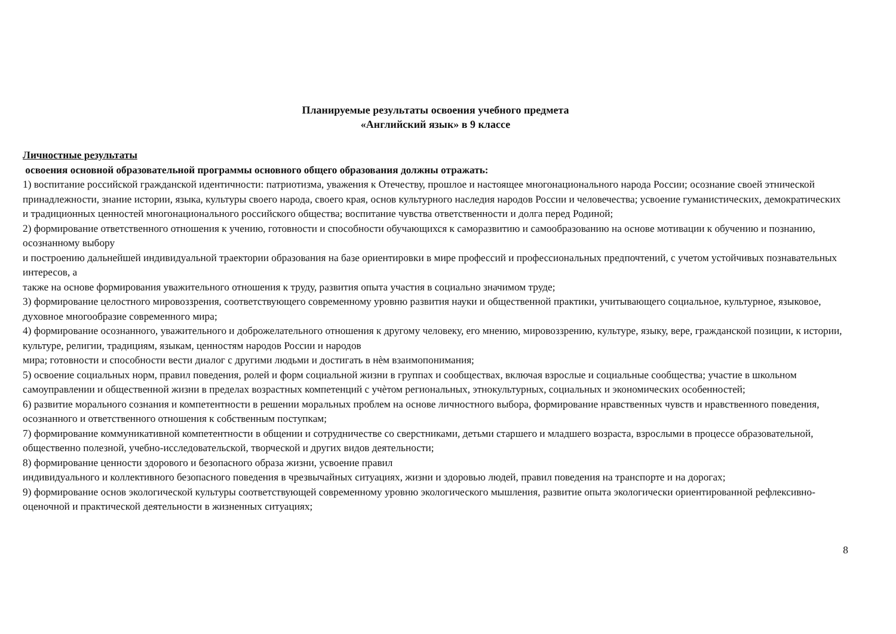Планируемые результаты освоения учебного предмета
«Английский язык» в 9 классе
Личностные результаты
освоения основной образовательной программы основного общего образования должны отражать:
1) воспитание российской гражданской идентичности: патриотизма, уважения к Отечеству, прошлое и настоящее многонационального народа России; осознание своей этнической принадлежности, знание истории, языка, культуры своего народа, своего края, основ культурного наследия народов России и человечества; усвоение гуманистических, демократических и традиционных ценностей многонационального российского общества; воспитание чувства ответственности и долга перед Родиной;
2) формирование ответственного отношения к учению, готовности и способности обучающихся к саморазвитию и самообразованию на основе мотивации к обучению и познанию, осознанному выбору
и построению дальнейшей индивидуальной траектории образования на базе ориентировки в мире профессий и профессиональных предпочтений, с учетом устойчивых познавательных интересов, а
также на основе формирования уважительного отношения к труду, развития опыта участия в социально значимом труде;
3) формирование целостного мировоззрения, соответствующего современному уровню развития науки и общественной практики, учитывающего социальное, культурное, языковое, духовное многообразие современного мира;
4) формирование осознанного, уважительного и доброжелательного отношения к другому человеку, его мнению, мировоззрению, культуре, языку, вере, гражданской позиции, к истории, культуре, религии, традициям, языкам, ценностям народов России и народов
мира; готовности и способности вести диалог с другими людьми и достигать в нѐм взаимопонимания;
5) освоение социальных норм, правил поведения, ролей и форм социальной жизни в группах и сообществах, включая взрослые и социальные сообщества; участие в школьном самоуправлении и общественной жизни в пределах возрастных компетенций с учѐтом региональных, этнокультурных, социальных и экономических особенностей;
6) развитие морального сознания и компетентности в решении моральных проблем на основе личностного выбора, формирование нравственных чувств и нравственного поведения, осознанного и ответственного отношения к собственным поступкам;
7) формирование коммуникативной компетентности в общении и сотрудничестве со сверстниками, детьми старшего и младшего возраста, взрослыми в процессе образовательной, общественно полезной, учебно-исследовательской, творческой и других видов деятельности;
8) формирование ценности здорового и безопасного образа жизни, усвоение правил
индивидуального и коллективного безопасного поведения в чрезвычайных ситуациях, жизни и здоровью людей, правил поведения на транспорте и на дорогах;
9) формирование основ экологической культуры соответствующей современному уровню экологического мышления, развитие опыта экологически ориентированной рефлексивно-оценочной и практической деятельности в жизненных ситуациях;
8